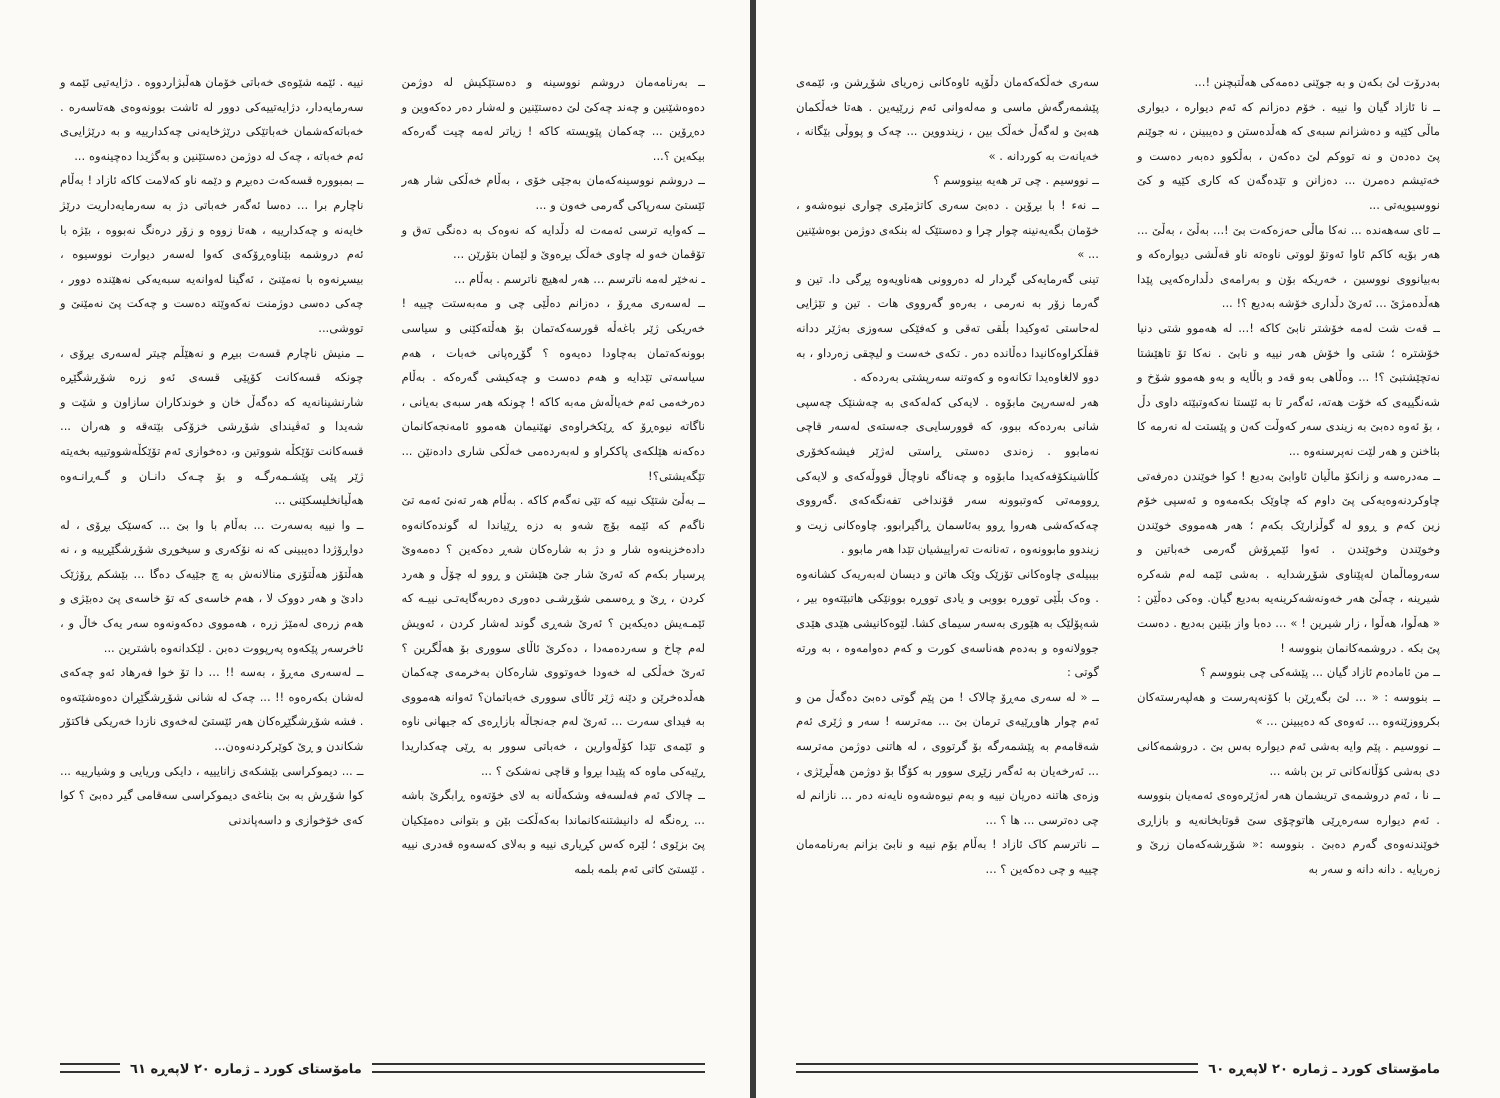بەدرۆت لێ بکەن و بە جوێنی دەمەکی هەڵتبچنن !...
ــ نا ئازاد گیان وا نییە . خۆم دەزانم کە ئەم دیوارە ، دیواری ماڵی کێیە و دەشزانم سبەی کە هەڵدەستن و دەیبینن ، نە جوێنم پێ دەدەن و نە تووکم لێ دەکەن ، بەڵکوو دەبەر دەست و خەتیشم دەمرن ... دەزانن و تێدەگەن کە کاری کێیە و کێ نووسیویەتی ...
ــ ئای سەهەندە ... نەکا ماڵی حەزەکەت بێ !... بەڵێ ، بەڵێ ... هەر بۆیە کاکم ئاوا ئەوتۆ لووتی ناوەتە ناو قەڵشی دیوارەکە و بەبیانووی نووسین ، خەریکە بۆن و بەرامەی دڵدارەکەیی پێدا هەڵدەمژێ ... ئەرێ دڵداری خۆشە بەدیع ؟! ...
ــ قەت شت لەمە خۆشتر نابێ کاکە !... لە هەموو شتی دنیا خۆشترە ؛ شتی وا خۆش هەر نییە و نابێ . نەکا تۆ تاهێشتا نەتچێشتبێ ؟! ... وەڵاهی بەو قەد و باڵایە و بەو هەموو شۆخ و شەنگییەی کە خۆت هەتە، ئەگەر تا بە ئێستا نەکەوتبێتە داوی دڵ ، بۆ ئەوە دەبێ بە زیندی سەر کەوڵت کەن و پێستت لە نەرمە کا بئاخنن و هەر لێت نەپرسنەوە ...
ــ مەدرەسە و زانکۆ ماڵیان ئاوابێ بەدیع ! کوا خوێندن دەرفەتی چاوکردنەوەیەکی پێ داوم کە چاوێک بکەمەوە و ئەسپی خۆم زین کەم و ڕوو لە گوڵزارێک بکەم ؛ هەر هەمووی خوێندن وخوێندن وخوێندن . ئەوا ئێمڕۆش گەرمی خەباتین و سەروماڵمان لەپێناوی شۆڕشدایە . بەشی ئێمە لەم شەکرە شیرینە ، چەڵێ هەر خەونەشەکرینەیە بەدیع گیان. وەکی دەڵێن : « هەڵوا، هەڵوا ، زار شیرین ! » ... دەبا واز بێنین بەدیع . دەست پێ بکە . دروشمەکانمان بنووسە !
ــ من ئامادەم ئازاد گیان ... پێشەکی چی بنووسم ؟
ــ بنووسە : « ... لێ بگەڕێن با کۆنەپەرست و هەلپەرستەکان بکرووزێنەوە ... ئەوەی کە دەیبینن ... »
ــ نووسیم . پێم وایە بەشی ئەم دیوارە بەس بێ . دروشمەکانی دی بەشی کۆڵانەکانی تر بن باشە ...
ــ نا ، ئەم دروشمەی تریشمان هەر لەژێرەوەی ئەمەیان بنووسە . ئەم دیوارە سەرەڕێی هاتوچۆی سێ قوتابخانەیە و بازاڕی خوێندنەوەی گەرم دەبێ . بنووسە :« شۆڕشەکەمان زرێ و زەریایە . دانە دانە و سەر بە
سەری خەڵکەکەمان دڵۆپە ئاوەکانی زەریای شۆڕشن و، ئێمەی پێشمەرگەش ماسی و مەلەوانی ئەم زرێیەین . هەتا خەڵکمان هەبێ و لەگەڵ خەڵک بین ، زیندووین ... چەک و پووڵی بێگانە ، خەیانەت بە کوردانە . »
ــ نووسیم . چی تر هەیە بینووسم ؟
ــ نەء ! با بڕۆین . دەبێ سەری کاتژمێری چواری نیوەشەو ، خۆمان بگەیەنینە چوار چرا و دەستێک لە بنکەی دوژمن بوەشێنین ... »
تینی گەرمایەکی گڕدار لە دەروونی هەناویەوە پڕگی دا. تین و گەرما زۆر بە نەرمی ، بەرەو گەرووی هات . تین و تێژایی لەحاستی ئەوکیدا بڵقی تەقی و کەفێکی سەوزی بەژێر ددانە قفڵکراوەکانیدا دەڵاندە دەر . تکەی خەست و لیچقی زەرداو ، بە دوو لالغاوەیدا تکانەوە و کەوتنە سەرپشتی بەردەکە .
هەر لەسەرپێ مابۆوە . لایەکی کەلەکەی بە چەشنێک چەسپی شانی بەردەکە ببوو، کە قوورسایی‌ی جەستەی لەسەر قاچی نەمابوو . زەندی دەستی ڕاستی لەژێر فیشەکخۆری کڵاشینکۆفەکەیدا مابۆوە و چەناگە ناوچاڵ قووڵەکەی و لایەکی ڕوومەتی کەوتبوونە سەر قۆنداخی تفەنگەکەی .گەرووی چەکەکەشی هەروا ڕوو بەئاسمان ڕاگیرابوو. چاوەکانی زیت و زیندوو مابوونەوە ، تەنانەت تەراییشیان تێدا هەر مابوو .
بیبیلەی چاوەکانی تۆزێک وێک هاتن و دیسان لەبەریەک کشانەوە . وەک بڵێی تووڕە بووبی و یادی تووڕە بوونێکی هاتبێتەوە بیر ، شەپۆلێک بە هێوری بەسەر سیمای کشا. لێوەکانیشی هێدی هێدی جوولانەوە و بەدەم هەناسەی کورت و کەم دەوامەوە ، بە ورتە گوتی :
ــ « لە سەری مەڕۆ چالاک ! من پێم گوتی دەبێ دەگەڵ من و ئەم چوار هاوڕێیەی ترمان بێ ... مەترسە ! سەر و ژێری ئەم شەقامەم بە پێشمەرگە بۆ گرتووی ، لە هاتنی دوژمن مەترسە ... ئەرخەیان بە ئەگەر زێڕی سوور بە کۆگا بۆ دوژمن هەڵڕێژی ، وزەی هاتنە دەریان نییە و بەم نیوەشەوە نایەنە دەر ... نازانم لە چی دەترسی ... ها ؟ ...
ــ ناترسم کاک ئازاد ! بەڵام بۆم نییە و نابێ بزانم بەرنامەمان چییە و چی دەکەین ؟ ...
مامۆستای کورد ـ ژمارە ٢٠ لاپەڕە ٦٠
ــ بەرنامەمان دروشم نووسینە و دەستێکیش لە دوژمن دەوەشێنین و چەند چەکێ لێ دەستێنین و لەشار دەر دەکەوین و دەڕۆین ... چەکمان پێویستە کاکە ! زیاتر لەمە چیت گەرەکە بیکەین ؟...
ــ دروشم نووسینەکەمان بەجێی خۆی ، بەڵام خەڵکی شار هەر ئێستێ سەرپاکی گەرمی خەون و ...
ــ کەوایە ترسی ئەمەت لە دڵدایە کە نەوەک بە دەنگی تەق و تۆقمان خەو لە چاوی خەڵک بڕەوێ و لێمان بتۆرێن ...
ـ نەخێر لەمە ناترسم ... هەر لەهیچ ناترسم . بەڵام ...
ــ لەسەری مەڕۆ ، دەزانم دەڵێی چی و مەبەستت چییە ! خەریکی ژێر باغەڵە قورسەکەتمان بۆ هەڵتەکێنی و سیاسی بوونەکەتمان بەچاودا دەیەوە ؟ گۆڕەپانی خەبات ، هەم سیاسەتی تێدایە و هەم دەست و چەکیشی گەرەکە . بەڵام دەرخەمی ئەم خەیاڵەش مەبە کاکە ! چونکە هەر سبەی بەیانی ، ناگاتە نیوەڕۆ کە ڕێکخراوەی نهێنیمان هەموو ئامەنجەکانمان دەکەنە هێلکەی پاککراو و لەبەردەمی خەڵکی شاری دادەنێن ... تێگەیشتی؟!
ــ بەڵێ شتێک نییە کە تێی نەگەم کاکە . بەڵام هەر تەنێ ئەمە تێ ناگەم کە ئێمە بۆچ شەو بە دزە ڕێیاندا لە گوندەکانەوە دادەخزینەوە شار و دژ بە شارەکان شەڕ دەکەین ؟ دەمەوێ پرسیار بکەم کە ئەرێ شار جێ هێشتن و ڕوو لە چۆڵ و هەرد کردن ، ڕێ و ڕەسمی شۆڕشـی دەوری دەربەگایەتـی نییـە کە ئێمـەیش دەیکەین ؟ ئەرێ شەڕی گوند لەشار کردن ، ئەویش لەم چاخ و سەردەمەدا ، دەکرێ ئاڵای سووری بۆ هەڵگرین ؟ ئەرێ خەڵکی لە خەودا خەوتووی شارەکان بەخرمەی چەکمان هەڵدەخرێن و دێنە ژێر ئاڵای سووری خەباتمان؟ ئەوانە هەمووی بە فیدای سەرت ... ئەرێ لەم جەنجاڵە بازاڕەی کە جیهانی ناوە و ئێمەی تێدا کۆڵەوارین ، خەباتی سوور بە ڕێی چەکداریدا ڕێیەکی ماوە کە پێیدا بڕوا و قاچی نەشکێ ؟ ...
ــ چالاک ئەم فەلسەفە وشکەڵانە بە لای خۆتەوە ڕابگرێ باشە ... ڕەنگە لە دانیشتنەکانماندا بەکەڵکت بێن و بتوانی دەمێکیان پێ بزێوی ؛ لێرە کەس کڕیاری نییە و بەلای کەسەوە قەدری نییە . ئێستێ کاتی ئەم بلمە بلمە
نییە . ئێمە شێوەی خەباتی خۆمان هەڵبژاردووە . دژایەتیی ئێمە و سەرمایەدار، دژایەتییەکی دوور لە ئاشت بوونەوەی هەتاسەرە . خەباتەکەشمان خەباتێکی درێژخایەنی چەکدارییە و بە درێژایی‌ی ئەم خەباتە ، چەک لە دوژمن دەستێنین و بەگژیدا دەچینەوە ...
ــ بمبوورە قسەکەت دەبڕم و دێمە ناو کەلامت کاکە ئازاد ! بەڵام ناچارم برا ... دەسا ئەگەر خەباتی دژ بە سەرمایەداریت درێژ خایەنە و چەکدارییە ، هەتا زووە و زۆر درەنگ نەبووە ، بێژە با ئەم دروشمە بێناوەڕۆکەی کەوا لەسەر دیوارت نووسیوە ، بیسڕنەوە با نەمێنێ ، ئەگینا لەوانەیە سبەیەکی نەهێندە دوور ، چەکی دەسی دوژمنت نەکەوێتە دەست و چەکت پێ نەمێنێ و تووشی...
ــ منیش ناچارم قسەت ببڕم و نەهێڵم چیتر لەسەری بڕۆی ، چونکە قسەکانت کۆپێی قسەی ئەو زرە شۆڕشگێڕە شارنشینانەیە کە دەگەڵ خان و خوندکاران سازاون و شێت و شەیدا و ئەڤیندای شۆڕشی خزۆکی بێتەقە و هەران ... قسەکانت تۆێکڵە شووتین و، دەخوازی ئەم تۆێکڵەشووتییە بخەیتە ژێر پێی پێشـمەرگـە و بۆ چـەک دانـان و گـەڕانـەوە هەڵیانخلیسکێنی ...
ــ وا نییە بەسەرت ... بەڵام با وا بێ ... کەسێک بڕۆی ، لە دواڕۆژدا دەیبینی کە نە نۆکەری و سیخوڕی شۆڕشگێڕییە و ، نە هەڵتۆز هەڵتۆزی منالانەش بە چ جێیەک دەگا ... بێشکم ڕۆژێک دادێ و هەر دووک لا ، هەم خاسەی کە تۆ خاسەی پێ دەبێژی و هەم زرەی لەمێژ زرە ، هەمووی دەکەونەوە سەر یەک خاڵ و ، ئاخرسەر پێکەوە پەرپووت دەبن . لێکدانەوە باشترین ...
ــ لەسەری مەڕۆ ، بەسە !! ... دا تۆ خوا فەرهاد ئەو چەکەی لەشان بکەرەوە !! ... چەک لە شانی شۆڕشگێڕان دەوەشێتەوە . فشە شۆڕشگێڕەکان هەر ئێستێ لەخەوی نازدا خەریکی فاکتۆر شکاندن و ڕێ کوێرکردنەوەن...
ــ ... دیموکراسی بێشکەی زانایییە ، دایکی وریایی و وشیارییە ... کوا شۆڕش بە بێ بناغەی دیموکراسی سەقامی گیر دەبێ ؟ کوا کەی خۆخوازی و داسەپاندنی
مامۆستای کورد ـ ژمارە ٢٠ لاپەڕە ٦١